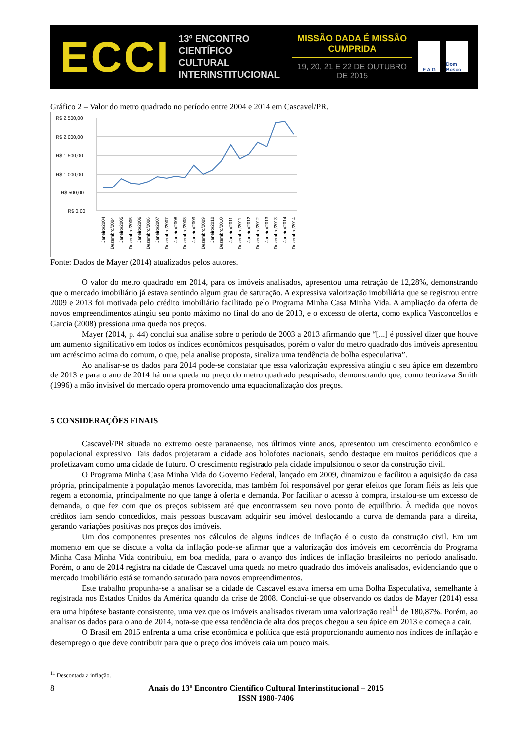ECCI
13º ENCONTRO
CIENTÍFICO CULTURAL
INTERINSTITUCIONAL
MISSÃO DADA É MISSÃO CUMPRIDA
19, 20, 21 E 22 DE OUTUBRO DE 2015
F A G Dom Bosco
Gráfico 2 – Valor do metro quadrado no período entre 2004 e 2014 em Cascavel/PR.
R$ 2.500,00
R$ 2.000,00
R$ 1.500,00
R$ 1.000,00
R$ 500,00
R$ 0,00
Janeiro/2004
Dezembro/2004
Janeiro/2005
Dezembro/2005
Janeiro/2006
Dezembro/2006
Janeiro/2007
Dezembro/2007
Janeiro/2008
Dezembro/2008
Janeiro/2009
Dezembro/2009
Janeiro/2010
Dezembro/2010
Janeiro/2011
Dezembro/2011
Janeiro/2012
Dezembro/2012
Janeiro/2013
Dezembro/2013
Janeiro/2014
Dezembro/2014
Fonte: Dados de Mayer (2014) atualizados pelos autores.
O valor do metro quadrado em 2014, para os imóveis analisados, apresentou uma retração de 12,28%, demonstrando que o mercado imobiliário já estava sentindo algum grau de saturação. A expressiva valorização imobiliária que se registrou entre 2009 e 2013 foi motivada pelo crédito imobiliário facilitado pelo Programa Minha Casa Minha Vida. A ampliação da oferta de novos empreendimentos atingiu seu ponto máximo no final do ano de 2013, e o excesso de oferta, como explica Vasconcellos e Garcia (2008) pressiona uma queda nos preços.
Mayer (2014, p. 44) conclui sua análise sobre o período de 2003 a 2013 afirmando que “[...] é possível dizer que houve um aumento significativo em todos os índices econômicos pesquisados, porém o valor do metro quadrado dos imóveis apresentou um acréscimo acima do comum, o que, pela analise proposta, sinaliza uma tendência de bolha especulativa”.
Ao analisar-se os dados para 2014 pode-se constatar que essa valorização expressiva atingiu o seu ápice em dezembro de 2013 e para o ano de 2014 há uma queda no preço do metro quadrado pesquisado, demonstrando que, como teorizava Smith (1996) a mão invisível do mercado opera promovendo uma equacionalização dos preços.
5 CONSIDERAÇÕES FINAIS
Cascavel/PR situada no extremo oeste paranaense, nos últimos vinte anos, apresentou um crescimento econômico e populacional expressivo. Tais dados projetaram a cidade aos holofotes nacionais, sendo destaque em muitos periódicos que a profetizavam como uma cidade de futuro. O crescimento registrado pela cidade impulsionou o setor da construção civil.
O Programa Minha Casa Minha Vida do Governo Federal, lançado em 2009, dinamizou e facilitou a aquisição da casa própria, principalmente à população menos favorecida, mas também foi responsável por gerar efeitos que foram fiéis as leis que regem a economia, principalmente no que tange à oferta e demanda. Por facilitar o acesso à compra, instalou-se um excesso de demanda, o que fez com que os preços subissem até que encontrassem seu novo ponto de equilíbrio. À medida que novos créditos iam sendo concedidos, mais pessoas buscavam adquirir seu imóvel deslocando a curva de demanda para a direita, gerando variações positivas nos preços dos imóveis.
Um dos componentes presentes nos cálculos de alguns índices de inflação é o custo da construção civil. Em um momento em que se discute a volta da inflação pode-se afirmar que a valorização dos imóveis em decorrência do Programa Minha Casa Minha Vida contribuiu, em boa medida, para o avanço dos índices de inflação brasileiros no período analisado. Porém, o ano de 2014 registra na cidade de Cascavel uma queda no metro quadrado dos imóveis analisados, evidenciando que o mercado imobiliário está se tornando saturado para novos empreendimentos.
Este trabalho propunha-se a analisar se a cidade de Cascavel estava imersa em uma Bolha Especulativa, semelhante à registrada nos Estados Unidos da América quando da crise de 2008. Conclui-se que observando os dados de Mayer (2014) essa era uma hipótese bastante consistente, uma vez que os imóveis analisados tiveram uma valorização real<sup>11</sup> de 180,87%. Porém, ao analisar os dados para o ano de 2014, nota-se que essa tendência de alta dos preços chegou a seu ápice em 2013 e começa a cair.
O Brasil em 2015 enfrenta a uma crise econômica e política que está proporcionando aumento nos índices de inflação e desemprego o que deve contribuir para que o preço dos imóveis caia um pouco mais.
<sup>11</sup> Descontada a inflação.
8 Anais do 13º Encontro Científico Cultural Interinstitucional – 2015
ISSN 1980-7406